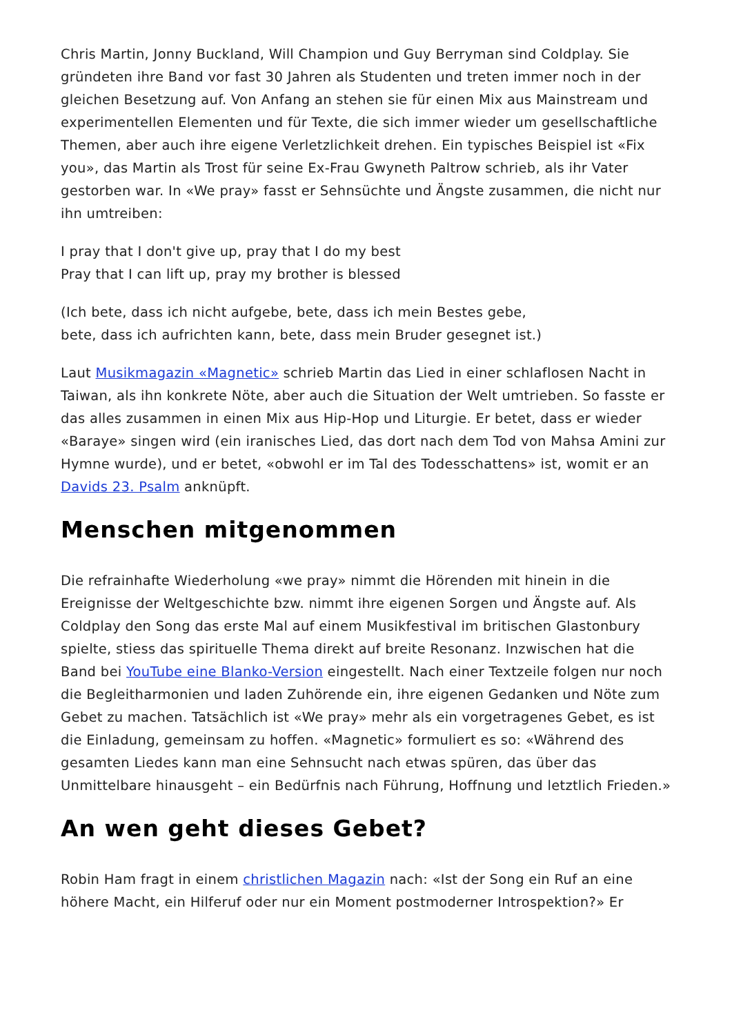Chris Martin, Jonny Buckland, Will Champion und Guy Berryman sind Coldplay. Sie gründeten ihre Band vor fast 30 Jahren als Studenten und treten immer noch in der gleichen Besetzung auf. Von Anfang an stehen sie für einen Mix aus Mainstream und experimentellen Elementen und für Texte, die sich immer wieder um gesellschaftliche Themen, aber auch ihre eigene Verletzlichkeit drehen. Ein typisches Beispiel ist «Fix you», das Martin als Trost für seine Ex-Frau Gwyneth Paltrow schrieb, als ihr Vater gestorben war. In «We pray» fasst er Sehnsüchte und Ängste zusammen, die nicht nur ihn umtreiben:
I pray that I don't give up, pray that I do my best
Pray that I can lift up, pray my brother is blessed
(Ich bete, dass ich nicht aufgebe, bete, dass ich mein Bestes gebe,
bete, dass ich aufrichten kann, bete, dass mein Bruder gesegnet ist.)
Laut Musikmagazin «Magnetic» schrieb Martin das Lied in einer schlaflosen Nacht in Taiwan, als ihn konkrete Nöte, aber auch die Situation der Welt umtrieben. So fasste er das alles zusammen in einen Mix aus Hip-Hop und Liturgie. Er betet, dass er wieder «Baraye» singen wird (ein iranisches Lied, das dort nach dem Tod von Mahsa Amini zur Hymne wurde), und er betet, «obwohl er im Tal des Todesschattens» ist, womit er an Davids 23. Psalm anknüpft.
Menschen mitgenommen
Die refrainhafte Wiederholung «we pray» nimmt die Hörenden mit hinein in die Ereignisse der Weltgeschichte bzw. nimmt ihre eigenen Sorgen und Ängste auf. Als Coldplay den Song das erste Mal auf einem Musikfestival im britischen Glastonbury spielte, stiess das spirituelle Thema direkt auf breite Resonanz. Inzwischen hat die Band bei YouTube eine Blanko-Version eingestellt. Nach einer Textzeile folgen nur noch die Begleitharmonien und laden Zuhörende ein, ihre eigenen Gedanken und Nöte zum Gebet zu machen. Tatsächlich ist «We pray» mehr als ein vorgetragenes Gebet, es ist die Einladung, gemeinsam zu hoffen. «Magnetic» formuliert es so: «Während des gesamten Liedes kann man eine Sehnsucht nach etwas spüren, das über das Unmittelbare hinausgeht – ein Bedürfnis nach Führung, Hoffnung und letztlich Frieden.»
An wen geht dieses Gebet?
Robin Ham fragt in einem christlichen Magazin nach: «Ist der Song ein Ruf an eine höhere Macht, ein Hilferuf oder nur ein Moment postmoderner Introspektion?» Er